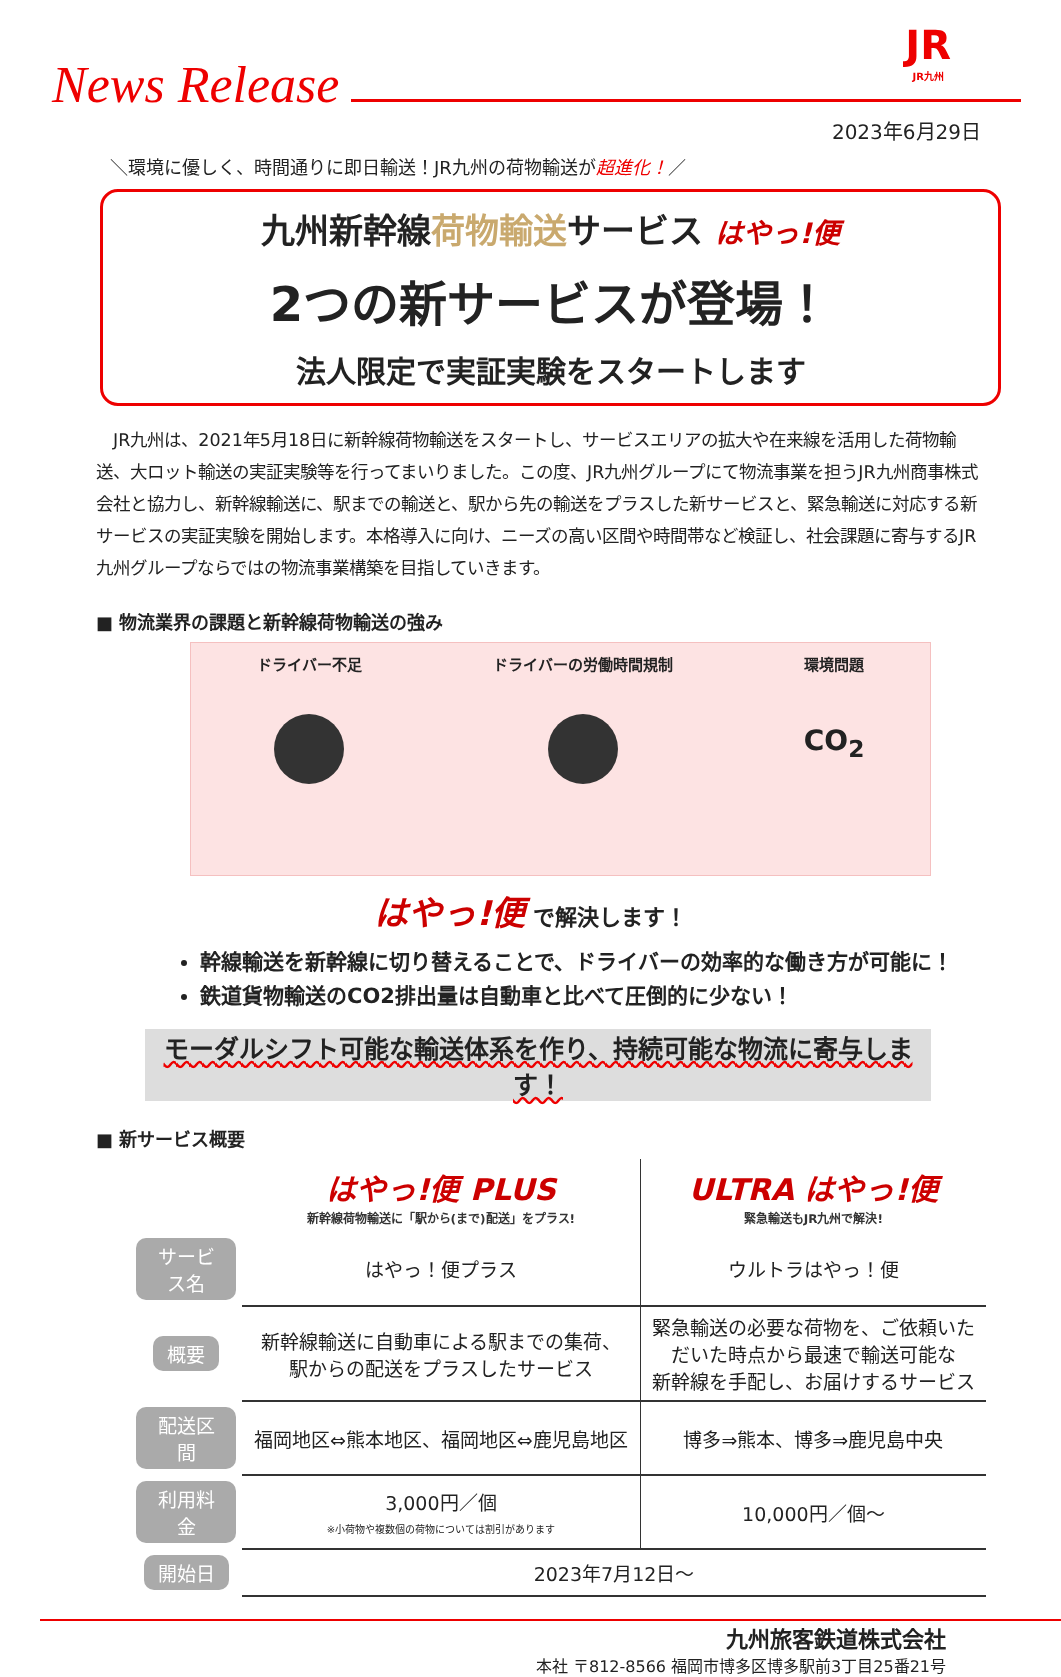JR
JR九州
News Release
2023年6月29日
＼環境に優しく、時間通りに即日輸送！JR九州の荷物輸送が超進化！／
九州新幹線荷物輸送サービス はやっ!便
2つの新サービスが登場！
法人限定で実証実験をスタートします
　JR九州は、2021年5月18日に新幹線荷物輸送をスタートし、サービスエリアの拡大や在来線を活用した荷物輸送、大ロット輸送の実証実験等を行ってまいりました。この度、JR九州グループにて物流事業を担うJR九州商事株式会社と協力し、新幹線輸送に、駅までの輸送と、駅から先の輸送をプラスした新サービスと、緊急輸送に対応する新サービスの実証実験を開始します。本格導入に向け、ニーズの高い区間や時間帯など検証し、社会課題に寄与するJR九州グループならではの物流事業構築を目指していきます。
■ 物流業界の課題と新幹線荷物輸送の強み
ドライバー不足 ドライバーの労働時間規制 環境問題
CO<sub>2</sub>
はやっ!便 で解決します！
幹線輸送を新幹線に切り替えることで、ドライバーの効率的な働き方が可能に！
鉄道貨物輸送のCO2排出量は自動車と比べて圧倒的に少ない！
モーダルシフト可能な輸送体系を作り、持続可能な物流に寄与します！
■ 新サービス概要
| | はやっ!便 PLUS 新幹線荷物輸送に「駅から(まで)配送」をプラス! | ULTRA はやっ!便 緊急輸送もJR九州で解決! |
| サービス名 | はやっ！便プラス | ウルトラはやっ！便 |
| 概要 | 新幹線輸送に自動車による駅までの集荷、 駅からの配送をプラスしたサービス | 緊急輸送の必要な荷物を、ご依頼いた だいた時点から最速で輸送可能な 新幹線を手配し、お届けするサービス |
| 配送区間 | 福岡地区⇔熊本地区、福岡地区⇔鹿児島地区 | 博多⇒熊本、博多⇒鹿児島中央 |
| 利用料金 | 3,000円／個 ※小荷物や複数個の荷物については割引があります | 10,000円／個～ |
| 開始日 | 2023年7月12日～ | |
九州旅客鉄道株式会社
本社 〒812-8566 福岡市博多区博多駅前3丁目25番21号